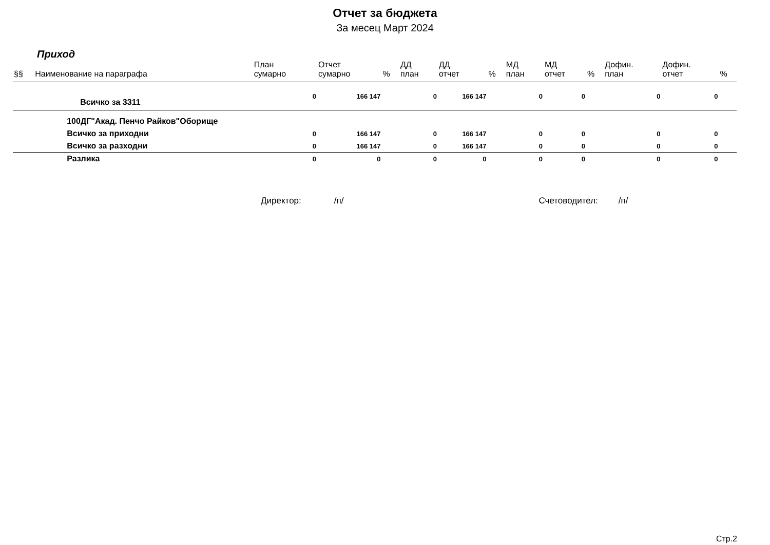Отчет за бюджета
За месец Март 2024
Приход
| §§ | Наименование на параграфа | План сумарно | Отчет сумарно | % | ДД план | ДД отчет | % | МД план | МД отчет | % | Дофин. план | Дофин. отчет | % |
| --- | --- | --- | --- | --- | --- | --- | --- | --- | --- | --- | --- | --- | --- |
| | Всичко за 3311 | 0 | 166 147 | | 0 | 166 147 | | 0 | 0 | | 0 | 0 | |
| | 100ДГ"Акад. Пенчо Райков"Оборище | | | | | | | | | | | | |
| | Всичко за приходни | 0 | 166 147 | | 0 | 166 147 | | 0 | 0 | | 0 | 0 | |
| | Всичко за разходни | 0 | 166 147 | | 0 | 166 147 | | 0 | 0 | | 0 | 0 | |
| | Разлика | 0 | 0 | | 0 | 0 | | 0 | 0 | | 0 | 0 | |
Директор: /п/ Счетоводител: /п/
Стр.2